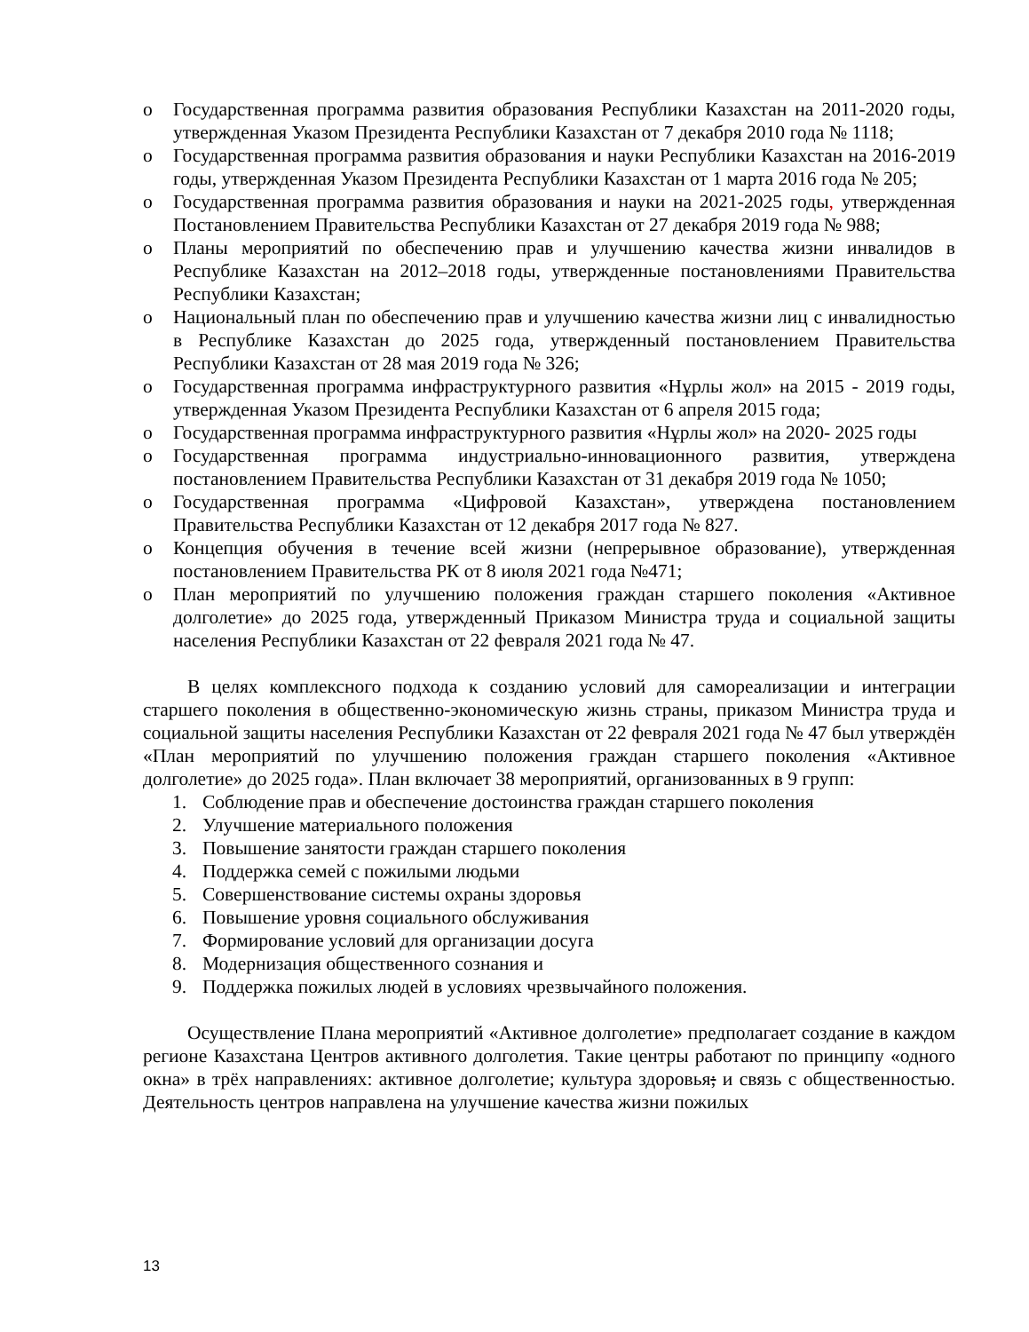o Государственная программа развития образования Республики Казахстан на 2011-2020 годы, утвержденная Указом Президента Республики Казахстан от 7 декабря 2010 года № 1118;
o Государственная программа развития образования и науки Республики Казахстан на 2016-2019 годы, утвержденная Указом Президента Республики Казахстан от 1 марта 2016 года № 205;
o Государственная программа развития образования и науки на 2021-2025 годы, утвержденная Постановлением Правительства Республики Казахстан от 27 декабря 2019 года № 988;
o Планы мероприятий по обеспечению прав и улучшению качества жизни инвалидов в Республике Казахстан на 2012–2018 годы, утвержденные постановлениями Правительства Республики Казахстан;
o Национальный план по обеспечению прав и улучшению качества жизни лиц с инвалидностью в Республике Казахстан до 2025 года, утвержденный постановлением Правительства Республики Казахстан от 28 мая 2019 года № 326;
o Государственная программа инфраструктурного развития «Нұрлы жол» на 2015 - 2019 годы, утвержденная Указом Президента Республики Казахстан от 6 апреля 2015 года;
o Государственная программа инфраструктурного развития «Нұрлы жол» на 2020- 2025 годы
o Государственная программа индустриально-инновационного развития, утверждена постановлением Правительства Республики Казахстан от 31 декабря 2019 года № 1050;
o Государственная программа «Цифровой Казахстан», утверждена постановлением Правительства Республики Казахстан от 12 декабря 2017 года № 827.
o Концепция обучения в течение всей жизни (непрерывное образование), утвержденная постановлением Правительства РК от 8 июля 2021 года №471;
o План мероприятий по улучшению положения граждан старшего поколения «Активное долголетие» до 2025 года, утвержденный Приказом Министра труда и социальной защиты населения Республики Казахстан от 22 февраля 2021 года № 47.
В целях комплексного подхода к созданию условий для самореализации и интеграции старшего поколения в общественно-экономическую жизнь страны, приказом Министра труда и социальной защиты населения Республики Казахстан от 22 февраля 2021 года № 47 был утверждён «План мероприятий по улучшению положения граждан старшего поколения «Активное долголетие» до 2025 года». План включает 38 мероприятий, организованных в 9 групп:
1. Соблюдение прав и обеспечение достоинства граждан старшего поколения
2. Улучшение материального положения
3. Повышение занятости граждан старшего поколения
4. Поддержка семей с пожилыми людьми
5. Совершенствование системы охраны здоровья
6. Повышение уровня социального обслуживания
7. Формирование условий для организации досуга
8. Модернизация общественного сознания и
9. Поддержка пожилых людей в условиях чрезвычайного положения.
Осуществление Плана мероприятий «Активное долголетие» предполагает создание в каждом регионе Казахстана Центров активного долголетия. Такие центры работают по принципу «одного окна» в трёх направлениях: активное долголетие; культура здоровья; и связь с общественностью. Деятельность центров направлена на улучшение качества жизни пожилых
13